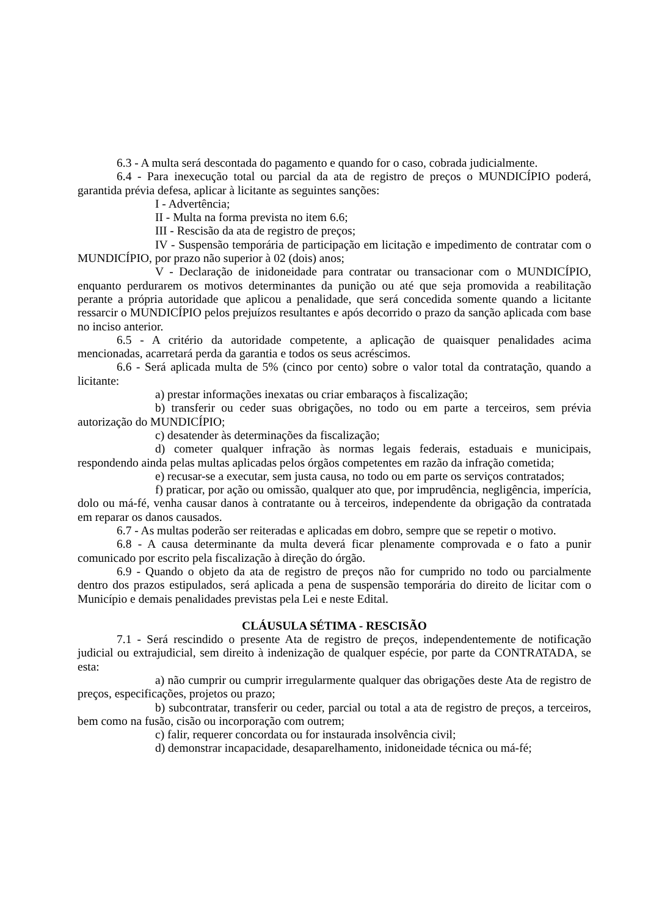6.3 - A multa será descontada do pagamento e quando for o caso, cobrada judicialmente.
6.4 - Para inexecução total ou parcial da ata de registro de preços o MUNDICÍPIO poderá, garantida prévia defesa, aplicar à licitante as seguintes sanções:
I - Advertência;
II - Multa na forma prevista no item 6.6;
III - Rescisão da ata de registro de preços;
IV - Suspensão temporária de participação em licitação e impedimento de contratar com o MUNDICÍPIO, por prazo não superior à 02 (dois) anos;
V - Declaração de inidoneidade para contratar ou transacionar com o MUNDICÍPIO, enquanto perdurarem os motivos determinantes da punição ou até que seja promovida a reabilitação perante a própria autoridade que aplicou a penalidade, que será concedida somente quando a licitante ressarcir o MUNDICÍPIO pelos prejuízos resultantes e após decorrido o prazo da sanção aplicada com base no inciso anterior.
6.5 - A critério da autoridade competente, a aplicação de quaisquer penalidades acima mencionadas, acarretará perda da garantia e todos os seus acréscimos.
6.6 - Será aplicada multa de 5% (cinco por cento) sobre o valor total da contratação, quando a licitante:
a) prestar informações inexatas ou criar embaraços à fiscalização;
b) transferir ou ceder suas obrigações, no todo ou em parte a terceiros, sem prévia autorização do MUNDICÍPIO;
c) desatender às determinações da fiscalização;
d) cometer qualquer infração às normas legais federais, estaduais e municipais, respondendo ainda pelas multas aplicadas pelos órgãos competentes em razão da infração cometida;
e) recusar-se a executar, sem justa causa, no todo ou em parte os serviços contratados;
f) praticar, por ação ou omissão, qualquer ato que, por imprudência, negligência, imperícia, dolo ou má-fé, venha causar danos à contratante ou à terceiros, independente da obrigação da contratada em reparar os danos causados.
6.7 - As multas poderão ser reiteradas e aplicadas em dobro, sempre que se repetir o motivo.
6.8 - A causa determinante da multa deverá ficar plenamente comprovada e o fato a punir comunicado por escrito pela fiscalização à direção do órgão.
6.9 - Quando o objeto da ata de registro de preços não for cumprido no todo ou parcialmente dentro dos prazos estipulados, será aplicada a pena de suspensão temporária do direito de licitar com o Município e demais penalidades previstas pela Lei e neste Edital.
CLÁUSULA SÉTIMA - RESCISÃO
7.1 - Será rescindido o presente Ata de registro de preços, independentemente de notificação judicial ou extrajudicial, sem direito à indenização de qualquer espécie, por parte da CONTRATADA, se esta:
a) não cumprir ou cumprir irregularmente qualquer das obrigações deste Ata de registro de preços, especificações, projetos ou prazo;
b) subcontratar, transferir ou ceder, parcial ou total a ata de registro de preços, a terceiros, bem como na fusão, cisão ou incorporação com outrem;
c) falir, requerer concordata ou for instaurada insolvência civil;
d) demonstrar incapacidade, desaparelhamento, inidoneidade técnica ou má-fé;